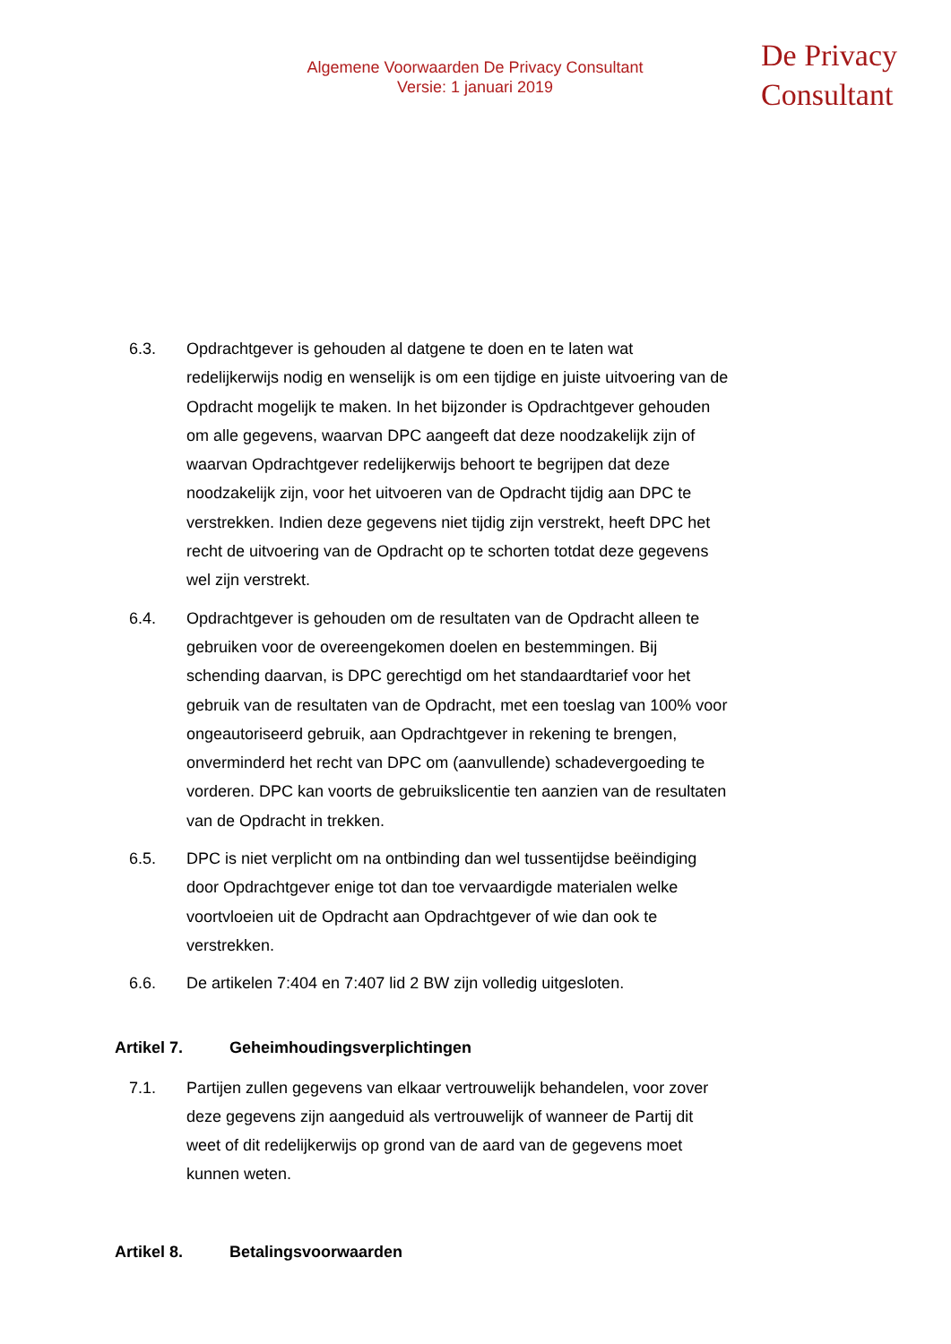Algemene Voorwaarden De Privacy Consultant
Versie: 1 januari 2019
De Privacy
Consultant
6.3. Opdrachtgever is gehouden al datgene te doen en te laten wat redelijkerwijs nodig en wenselijk is om een tijdige en juiste uitvoering van de Opdracht mogelijk te maken. In het bijzonder is Opdrachtgever gehouden om alle gegevens, waarvan DPC aangeeft dat deze noodzakelijk zijn of waarvan Opdrachtgever redelijkerwijs behoort te begrijpen dat deze noodzakelijk zijn, voor het uitvoeren van de Opdracht tijdig aan DPC te verstrekken. Indien deze gegevens niet tijdig zijn verstrekt, heeft DPC het recht de uitvoering van de Opdracht op te schorten totdat deze gegevens wel zijn verstrekt.
6.4. Opdrachtgever is gehouden om de resultaten van de Opdracht alleen te gebruiken voor de overeengekomen doelen en bestemmingen. Bij schending daarvan, is DPC gerechtigd om het standaardtarief voor het gebruik van de resultaten van de Opdracht, met een toeslag van 100% voor ongeautoriseerd gebruik, aan Opdrachtgever in rekening te brengen, onverminderd het recht van DPC om (aanvullende) schadevergoeding te vorderen. DPC kan voorts de gebruikslicentie ten aanzien van de resultaten van de Opdracht in trekken.
6.5. DPC is niet verplicht om na ontbinding dan wel tussentijdse beëindiging door Opdrachtgever enige tot dan toe vervaardigde materialen welke voortvloeien uit de Opdracht aan Opdrachtgever of wie dan ook te verstrekken.
6.6. De artikelen 7:404 en 7:407 lid 2 BW zijn volledig uitgesloten.
Artikel 7. Geheimhoudingsverplichtingen
7.1. Partijen zullen gegevens van elkaar vertrouwelijk behandelen, voor zover deze gegevens zijn aangeduid als vertrouwelijk of wanneer de Partij dit weet of dit redelijkerwijs op grond van de aard van de gegevens moet kunnen weten.
Artikel 8. Betalingsvoorwaarden